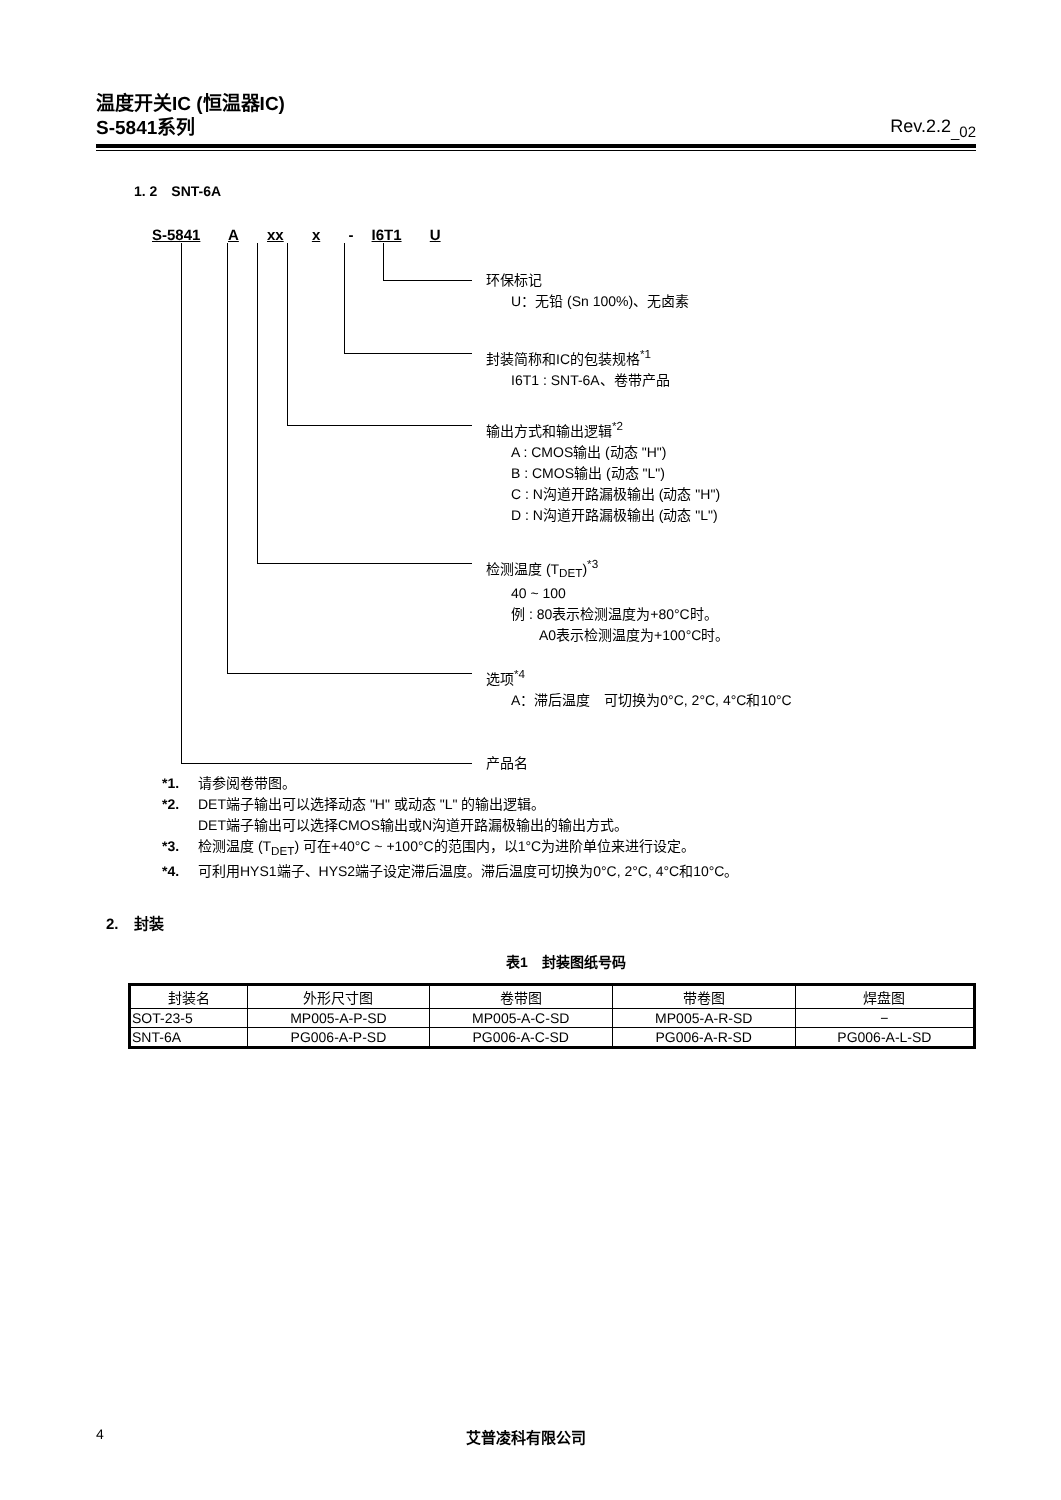温度开关IC (恒温器IC)
S-5841系列
Rev.2.2<sub>_02</sub>
1. 2　SNT-6A
S-5841 A xx x - I6T1 U
环保标记
U：无铅 (Sn 100%)、无卤素
封装简称和IC的包装规格<sup>*1</sup>
I6T1 : SNT-6A、卷带产品
输出方式和输出逻辑<sup>*2</sup>
A : CMOS输出 (动态 "H")
B : CMOS输出 (动态 "L")
C : N沟道开路漏极输出 (动态 "H")
D : N沟道开路漏极输出 (动态 "L")
检测温度 (T<sub>DET</sub>)<sup>*3</sup>
40 ~ 100
例 : 80表示检测温度为+80°C时。
　　A0表示检测温度为+100°C时。
选项<sup>*4</sup>
A：滞后温度　可切换为0°C, 2°C, 4°C和10°C
产品名
*1. 请参阅卷带图。
*2. DET端子输出可以选择动态 "H" 或动态 "L" 的输出逻辑。
DET端子输出可以选择CMOS输出或N沟道开路漏极输出的输出方式。
*3. 检测温度 (T<sub>DET</sub>) 可在+40°C ~ +100°C的范围内，以1°C为进阶单位来进行设定。
*4. 可利用HYS1端子、HYS2端子设定滞后温度。滞后温度可切换为0°C, 2°C, 4°C和10°C。
2.　封装
表1　封装图纸号码
| 封装名 | 外形尺寸图 | 卷带图 | 带卷图 | 焊盘图 |
| --- | --- | --- | --- | --- |
| SOT-23-5 | MP005-A-P-SD | MP005-A-C-SD | MP005-A-R-SD | − |
| SNT-6A | PG006-A-P-SD | PG006-A-C-SD | PG006-A-R-SD | PG006-A-L-SD |
4 艾普凌科有限公司